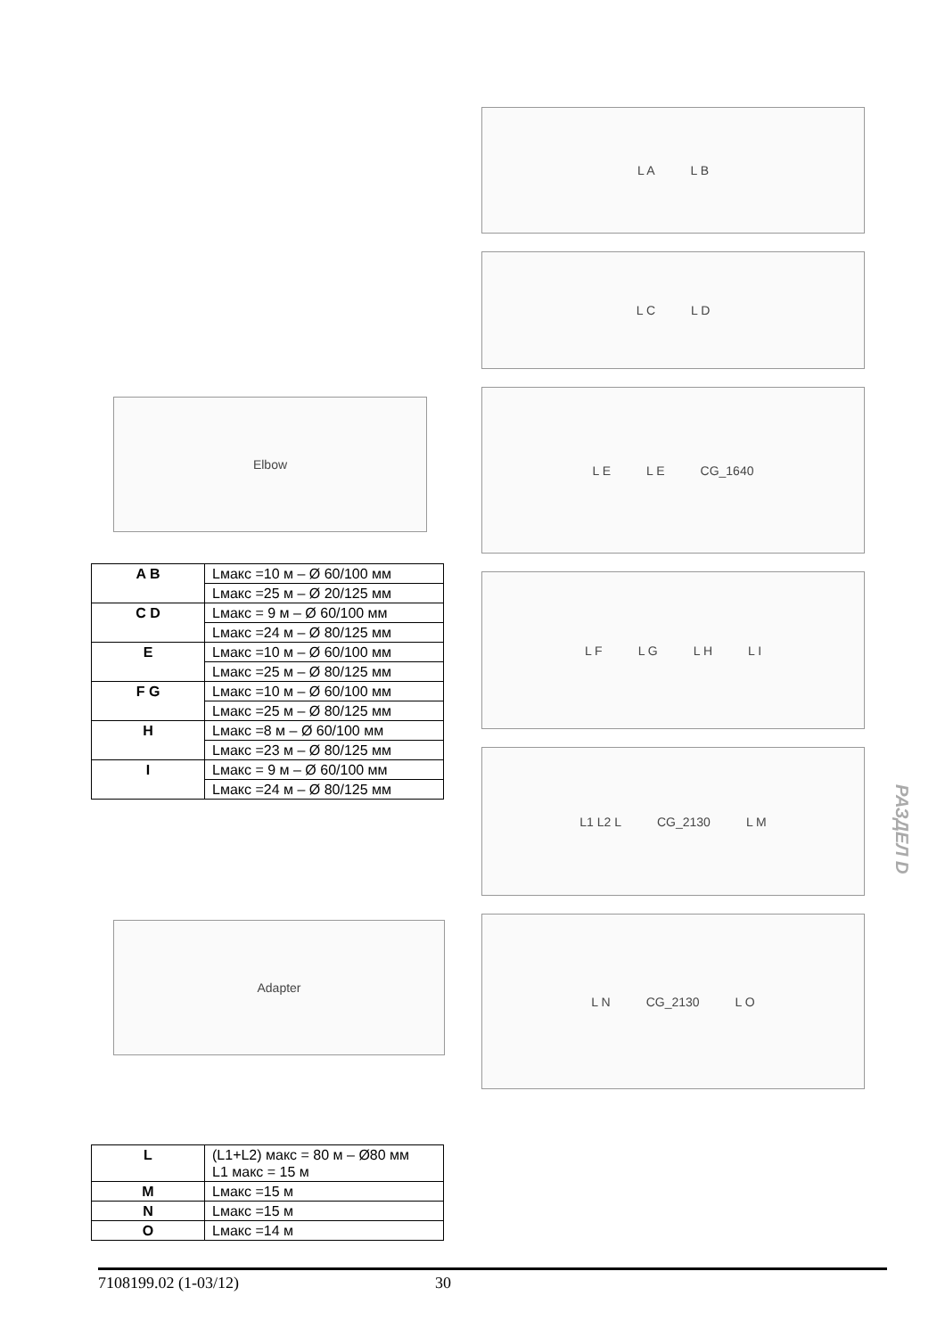Elbow
| A B | Lмакс =10 м – Ø 60/100 мм |
| | Lмакс =25 м – Ø 20/125 мм |
| C D | Lмакс = 9 м – Ø 60/100 мм |
| | Lмакс =24 м – Ø 80/125 мм |
| E | Lмакс =10 м – Ø 60/100 мм |
| | Lмакс =25 м – Ø 80/125 мм |
| F G | Lмакс =10 м – Ø 60/100 мм |
| | Lмакс =25 м – Ø 80/125 мм |
| H | Lмакс =8 м – Ø 60/100 мм |
| | Lмакс =23 м – Ø 80/125 мм |
| I | Lмакс = 9 м – Ø 60/100 мм |
| | Lмакс =24 м – Ø 80/125 мм |
Adapter
| L | (L1+L2) макс = 80 м – Ø80 мм L1 макс = 15 м |
| M | Lмакс =15 м |
| N | Lмакс =15 м |
| O | Lмакс =14 м |
L A L B
L C L D
L E L E CG_1640
L F L G L H L I
L1 L2 L CG_2130 L M
L N CG_2130 L O
РАЗДЕЛ D
7108199.02 (1-03/12) 30